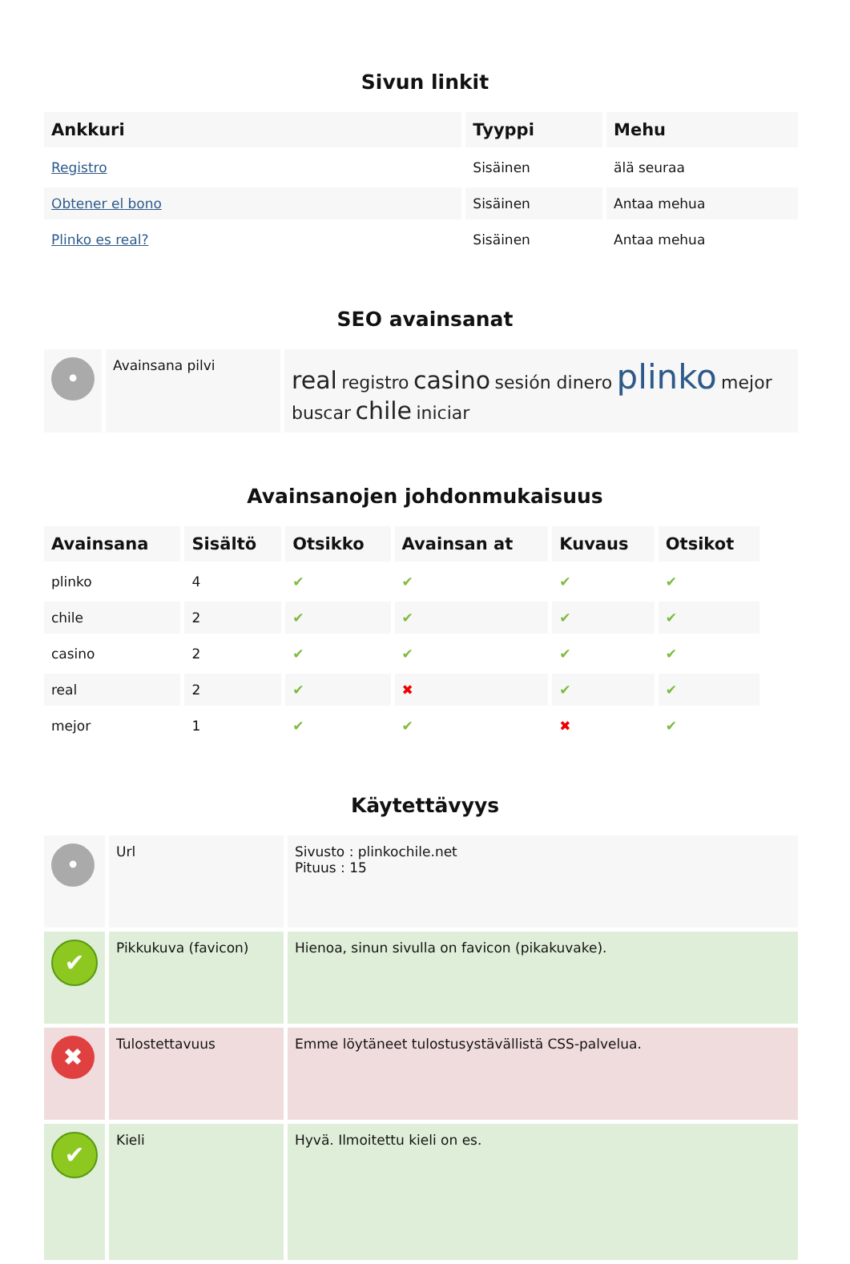Sivun linkit
| Ankkuri | Tyyppi | Mehu |
| --- | --- | --- |
| Registro | Sisäinen | älä seuraa |
| Obtener el bono | Sisäinen | Antaa mehua |
| Plinko es real? | Sisäinen | Antaa mehua |
SEO avainsanat
| • | Avainsana pilvi | real registro casino sesión dinero plinko mejor buscar chile iniciar |
Avainsanojen johdonmukaisuus
| Avainsana | Sisältö | Otsikko | Avainsan at | Kuvaus | Otsikot |
| --- | --- | --- | --- | --- | --- |
| plinko | 4 | ✔ | ✔ | ✔ | ✔ |
| chile | 2 | ✔ | ✔ | ✔ | ✔ |
| casino | 2 | ✔ | ✔ | ✔ | ✔ |
| real | 2 | ✔ | ✖ | ✔ | ✔ |
| mejor | 1 | ✔ | ✔ | ✖ | ✔ |
Käytettävyys
| • | Url | Sivusto : plinkochile.net Pituus : 15 |
| ✔ | Pikkukuva (favicon) | Hienoa, sinun sivulla on favicon (pikakuvake). |
| ✖ | Tulostettavuus | Emme löytäneet tulostusystävällistä CSS-palvelua. |
| ✔ | Kieli | Hyvä. Ilmoitettu kieli on es. |